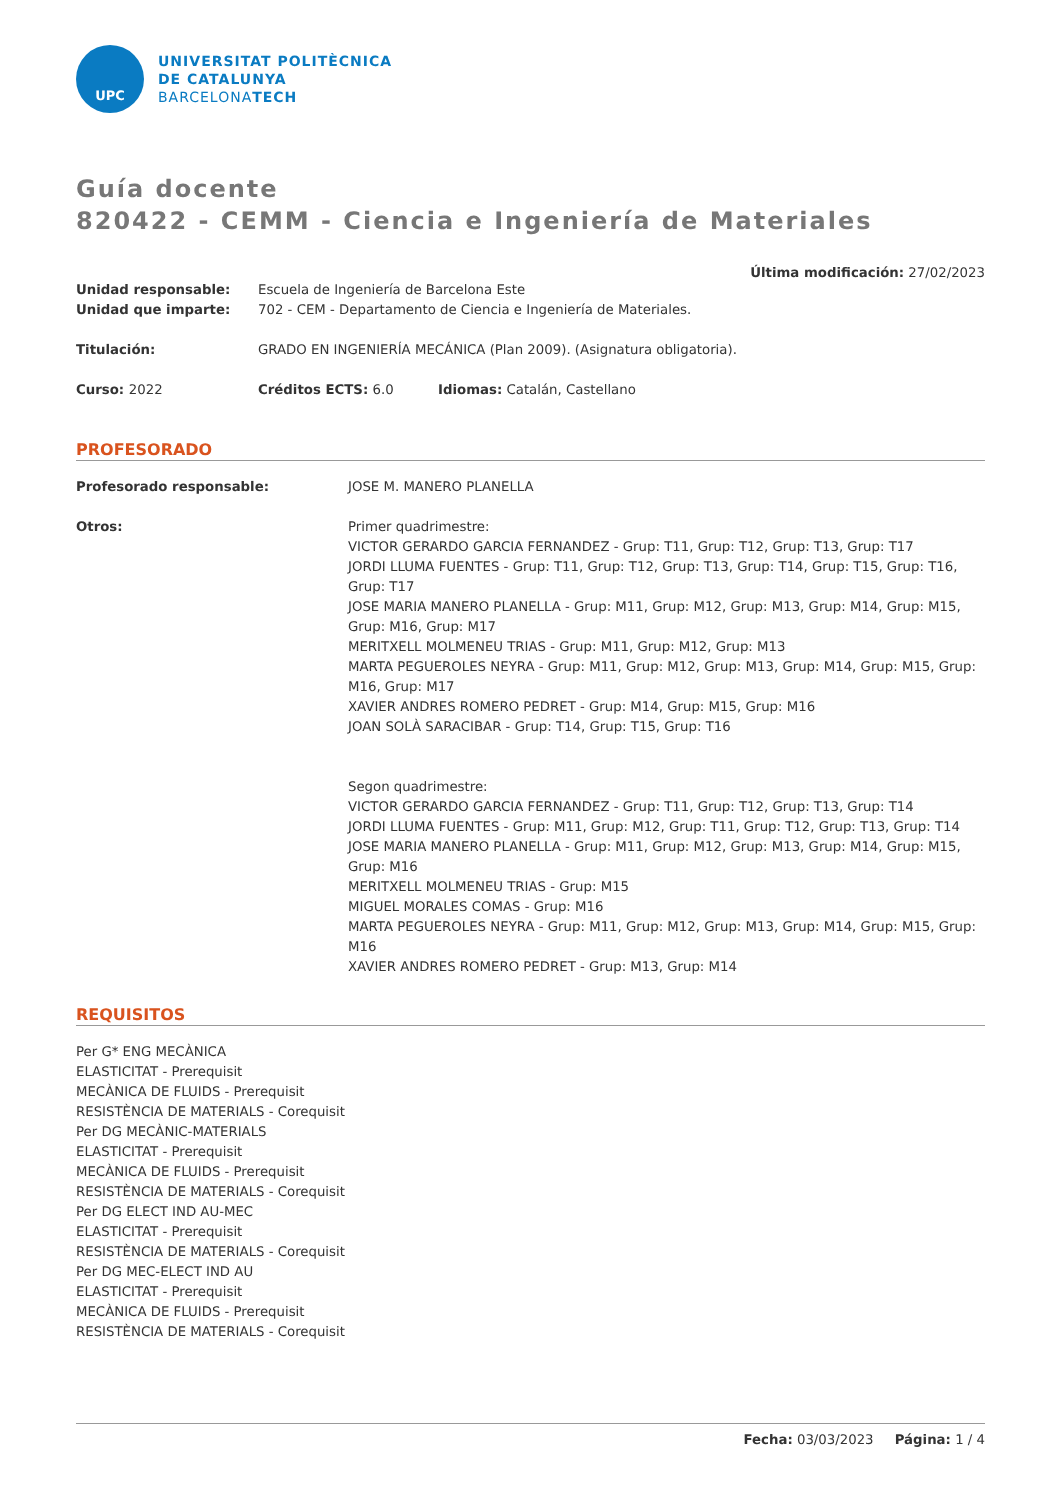UPC
UNIVERSITAT POLITÈCNICA
DE CATALUNYA
BARCELONATECH
Guía docente
820422 - CEMM - Ciencia e Ingeniería de Materiales
Última modificación: 27/02/2023
Unidad responsable: Escuela de Ingeniería de Barcelona Este
Unidad que imparte: 702 - CEM - Departamento de Ciencia e Ingeniería de Materiales.
Titulación: GRADO EN INGENIERÍA MECÁNICA (Plan 2009). (Asignatura obligatoria).
Curso: 2022 Créditos ECTS: 6.0 Idiomas: Catalán, Castellano
PROFESORADO
Profesorado responsable: JOSE M. MANERO PLANELLA
Otros: Primer quadrimestre:
VICTOR GERARDO GARCIA FERNANDEZ - Grup: T11, Grup: T12, Grup: T13, Grup: T17
JORDI LLUMA FUENTES - Grup: T11, Grup: T12, Grup: T13, Grup: T14, Grup: T15, Grup: T16, Grup: T17
JOSE MARIA MANERO PLANELLA - Grup: M11, Grup: M12, Grup: M13, Grup: M14, Grup: M15, Grup: M16, Grup: M17
MERITXELL MOLMENEU TRIAS - Grup: M11, Grup: M12, Grup: M13
MARTA PEGUEROLES NEYRA - Grup: M11, Grup: M12, Grup: M13, Grup: M14, Grup: M15, Grup: M16, Grup: M17
XAVIER ANDRES ROMERO PEDRET - Grup: M14, Grup: M15, Grup: M16
JOAN SOLÀ SARACIBAR - Grup: T14, Grup: T15, Grup: T16
Segon quadrimestre:
VICTOR GERARDO GARCIA FERNANDEZ - Grup: T11, Grup: T12, Grup: T13, Grup: T14
JORDI LLUMA FUENTES - Grup: M11, Grup: M12, Grup: T11, Grup: T12, Grup: T13, Grup: T14
JOSE MARIA MANERO PLANELLA - Grup: M11, Grup: M12, Grup: M13, Grup: M14, Grup: M15, Grup: M16
MERITXELL MOLMENEU TRIAS - Grup: M15
MIGUEL MORALES COMAS - Grup: M16
MARTA PEGUEROLES NEYRA - Grup: M11, Grup: M12, Grup: M13, Grup: M14, Grup: M15, Grup: M16
XAVIER ANDRES ROMERO PEDRET - Grup: M13, Grup: M14
REQUISITOS
Per G* ENG MECÀNICA
ELASTICITAT - Prerequisit
MECÀNICA DE FLUIDS - Prerequisit
RESISTÈNCIA DE MATERIALS - Corequisit
Per DG MECÀNIC-MATERIALS
ELASTICITAT - Prerequisit
MECÀNICA DE FLUIDS - Prerequisit
RESISTÈNCIA DE MATERIALS - Corequisit
Per DG ELECT IND AU-MEC
ELASTICITAT - Prerequisit
RESISTÈNCIA DE MATERIALS - Corequisit
Per DG MEC-ELECT IND AU
ELASTICITAT - Prerequisit
MECÀNICA DE FLUIDS - Prerequisit
RESISTÈNCIA DE MATERIALS - Corequisit
Fecha: 03/03/2023 Página: 1 / 4